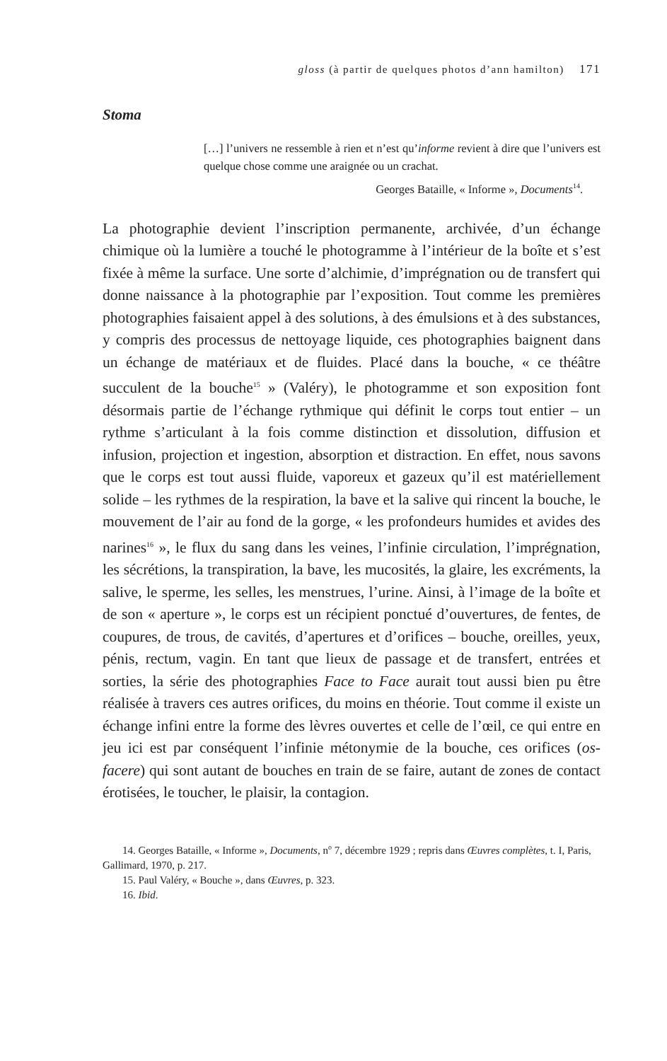gloss (à partir de quelques photos d’ann hamilton) 171
Stoma
[…] l’univers ne ressemble à rien et n’est qu’informe revient à dire que l’univers est quelque chose comme une araignée ou un crachat.
Georges Bataille, « Informe », Documents<sup>14</sup>.
La photographie devient l’inscription permanente, archivée, d’un échange chimique où la lumière a touché le photogramme à l’intérieur de la boîte et s’est fixée à même la surface. Une sorte d’alchimie, d’imprégnation ou de transfert qui donne naissance à la photographie par l’exposition. Tout comme les premières photographies faisaient appel à des solutions, à des émulsions et à des substances, y compris des processus de nettoyage liquide, ces photographies baignent dans un échange de matériaux et de fluides. Placé dans la bouche, « ce théâtre succulent de la bouche<sup>15</sup> » (Valéry), le photogramme et son exposition font désormais partie de l’échange rythmique qui définit le corps tout entier – un rythme s’articulant à la fois comme distinction et dissolution, diffusion et infusion, projection et ingestion, absorption et distraction. En effet, nous savons que le corps est tout aussi fluide, vaporeux et gazeux qu’il est matériellement solide – les rythmes de la respiration, la bave et la salive qui rincent la bouche, le mouvement de l’air au fond de la gorge, « les profondeurs humides et avides des narines<sup>16</sup> », le flux du sang dans les veines, l’infinie circulation, l’imprégnation, les sécrétions, la transpiration, la bave, les mucosités, la glaire, les excréments, la salive, le sperme, les selles, les menstrues, l’urine. Ainsi, à l’image de la boîte et de son « aperture », le corps est un récipient ponctué d’ouvertures, de fentes, de coupures, de trous, de cavités, d’apertures et d’orifices – bouche, oreilles, yeux, pénis, rectum, vagin. En tant que lieux de passage et de transfert, entrées et sorties, la série des photographies Face to Face aurait tout aussi bien pu être réalisée à travers ces autres orifices, du moins en théorie. Tout comme il existe un échange infini entre la forme des lèvres ouvertes et celle de l’œil, ce qui entre en jeu ici est par conséquent l’infinie métonymie de la bouche, ces orifices (os-facere) qui sont autant de bouches en train de se faire, autant de zones de contact érotisées, le toucher, le plaisir, la contagion.
14. Georges Bataille, « Informe », Documents, n<sup>o</sup> 7, décembre 1929 ; repris dans Œuvres complètes, t. I, Paris, Gallimard, 1970, p. 217.
15. Paul Valéry, « Bouche », dans Œuvres, p. 323.
16. Ibid.